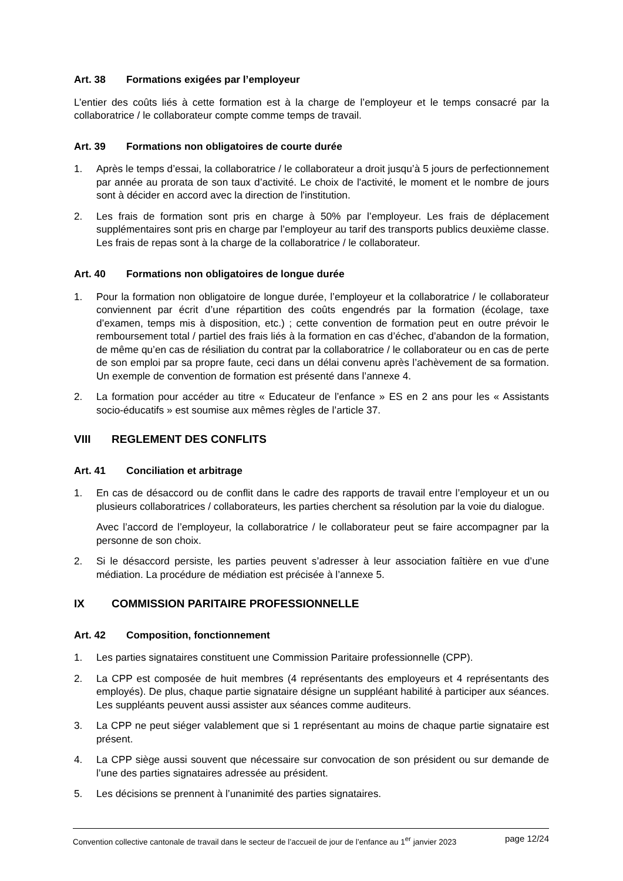Art. 38 Formations exigées par l’employeur
L’entier des coûts liés à cette formation est à la charge de l’employeur et le temps consacré par la collaboratrice / le collaborateur compte comme temps de travail.
Art. 39 Formations non obligatoires de courte durée
1. Après le temps d’essai, la collaboratrice / le collaborateur a droit jusqu’à 5 jours de perfectionnement par année au prorata de son taux d’activité. Le choix de l'activité, le moment et le nombre de jours sont à décider en accord avec la direction de l'institution.
2. Les frais de formation sont pris en charge à 50% par l’employeur. Les frais de déplacement supplémentaires sont pris en charge par l’employeur au tarif des transports publics deuxième classe. Les frais de repas sont à la charge de la collaboratrice / le collaborateur.
Art. 40 Formations non obligatoires de longue durée
1. Pour la formation non obligatoire de longue durée, l’employeur et la collaboratrice / le collaborateur conviennent par écrit d’une répartition des coûts engendrés par la formation (écolage, taxe d’examen, temps mis à disposition, etc.) ; cette convention de formation peut en outre prévoir le remboursement total / partiel des frais liés à la formation en cas d’échec, d’abandon de la formation, de même qu’en cas de résiliation du contrat par la collaboratrice / le collaborateur ou en cas de perte de son emploi par sa propre faute, ceci dans un délai convenu après l’achèvement de sa formation. Un exemple de convention de formation est présenté dans l’annexe 4.
2. La formation pour accéder au titre « Educateur de l’enfance » ES en 2 ans pour les « Assistants socio-éducatifs » est soumise aux mêmes règles de l’article 37.
VIII REGLEMENT DES CONFLITS
Art. 41 Conciliation et arbitrage
1. En cas de désaccord ou de conflit dans le cadre des rapports de travail entre l’employeur et un ou plusieurs collaboratrices / collaborateurs, les parties cherchent sa résolution par la voie du dialogue.
Avec l’accord de l’employeur, la collaboratrice / le collaborateur peut se faire accompagner par la personne de son choix.
2. Si le désaccord persiste, les parties peuvent s’adresser à leur association faîtière en vue d’une médiation. La procédure de médiation est précisée à l’annexe 5.
IX COMMISSION PARITAIRE PROFESSIONNELLE
Art. 42 Composition, fonctionnement
1. Les parties signataires constituent une Commission Paritaire professionnelle (CPP).
2. La CPP est composée de huit membres (4 représentants des employeurs et 4 représentants des employés). De plus, chaque partie signataire désigne un suppléant habilité à participer aux séances. Les suppléants peuvent aussi assister aux séances comme auditeurs.
3. La CPP ne peut siéger valablement que si 1 représentant au moins de chaque partie signataire est présent.
4. La CPP siège aussi souvent que nécessaire sur convocation de son président ou sur demande de l’une des parties signataires adressée au président.
5. Les décisions se prennent à l’unanimité des parties signataires.
Convention collective cantonale de travail dans le secteur de l’accueil de jour de l’enfance au 1<sup>er</sup> janvier 2023 page 12/24